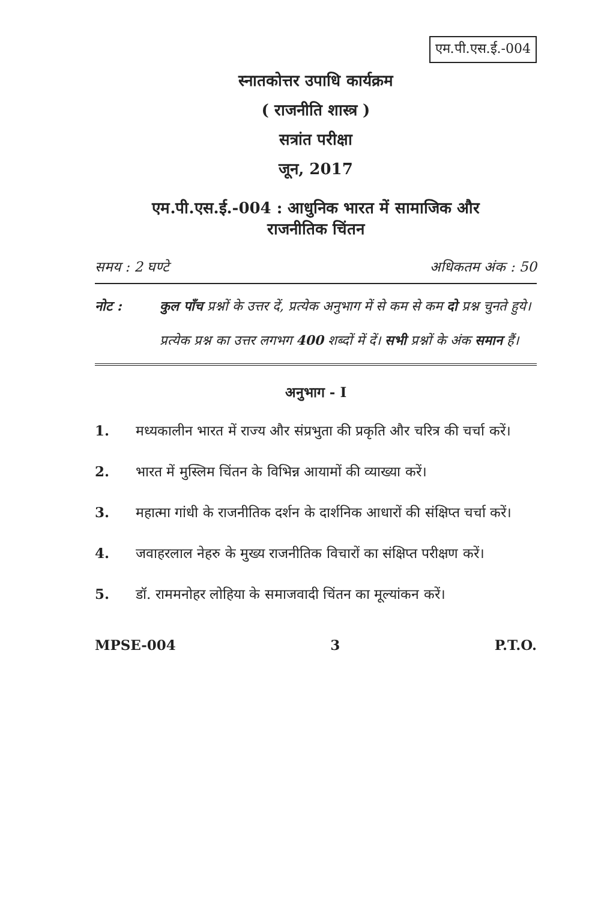एम.पी.एस.ई.-004
स्नातकोत्तर उपाधि कार्यक्रम
( राजनीति शास्त्र )
सत्रांत परीक्षा
जून, 2017
एम.पी.एस.ई.-004 : आधुनिक भारत में सामाजिक और
राजनीतिक चिंतन
समय : 2 घण्टे अधिकतम अंक : 50
नोट : कुल पाँच प्रश्नों के उत्तर दें, प्रत्येक अनुभाग में से कम से कम दो प्रश्न चुनते हुये। प्रत्येक प्रश्न का उत्तर लगभग 400 शब्दों में दें। सभी प्रश्नों के अंक समान हैं।
अनुभाग - I
1. मध्यकालीन भारत में राज्य और संप्रभुता की प्रकृति और चरित्र की चर्चा करें।
2. भारत में मुस्लिम चिंतन के विभिन्न आयामों की व्याख्या करें।
3. महात्मा गांधी के राजनीतिक दर्शन के दार्शनिक आधारों की संक्षिप्त चर्चा करें।
4. जवाहरलाल नेहरु के मुख्य राजनीतिक विचारों का संक्षिप्त परीक्षण करें।
5. डॉ. राममनोहर लोहिया के समाजवादी चिंतन का मूल्यांकन करें।
MPSE-004 3 P.T.O.